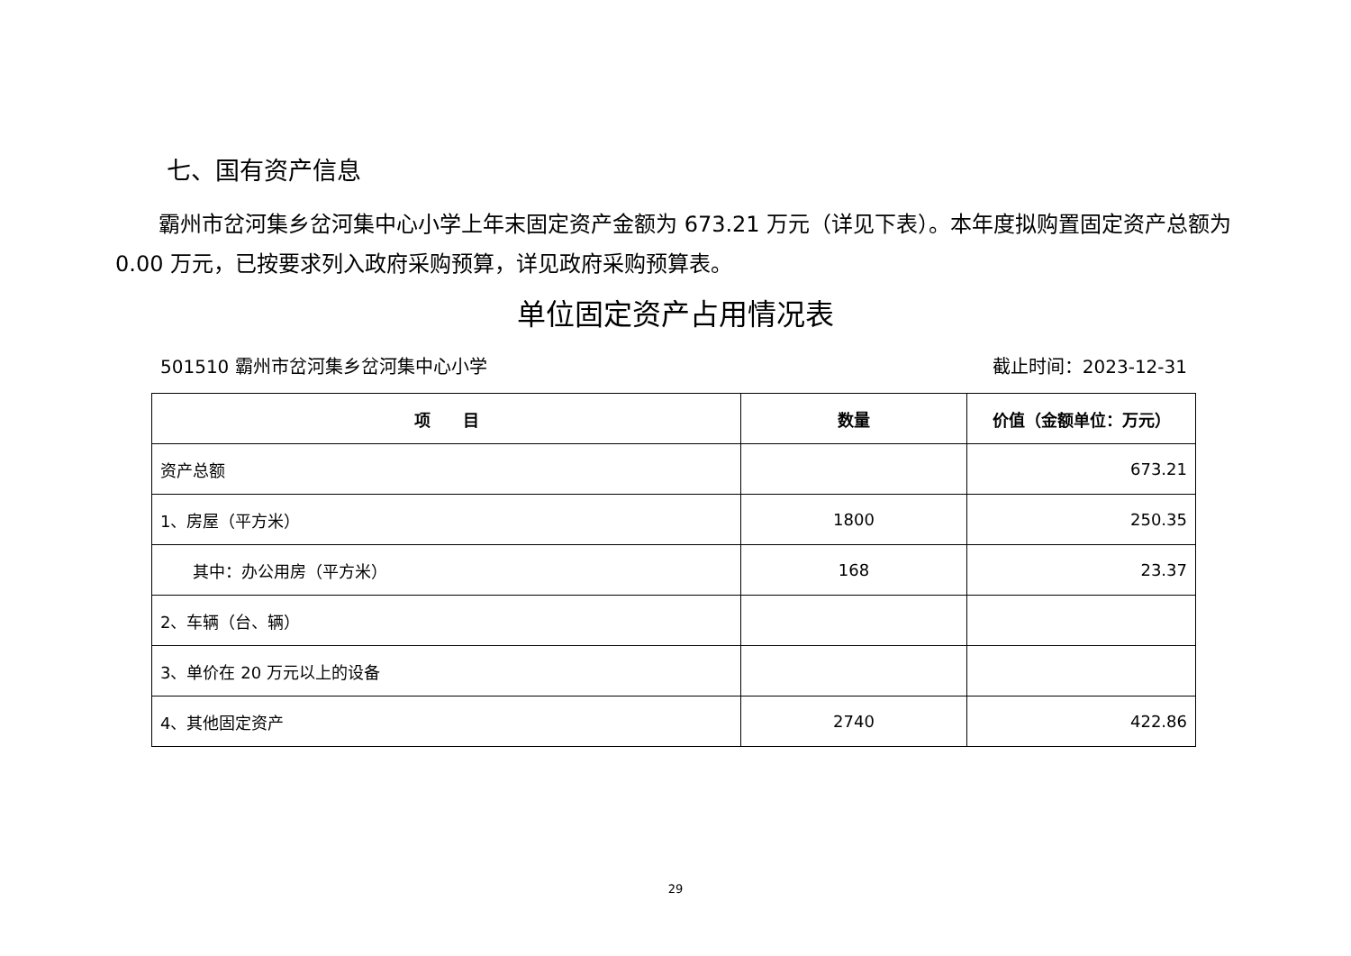七、国有资产信息
霸州市岔河集乡岔河集中心小学上年末固定资产金额为 673.21 万元（详见下表）。本年度拟购置固定资产总额为 0.00 万元，已按要求列入政府采购预算，详见政府采购预算表。
单位固定资产占用情况表
501510 霸州市岔河集乡岔河集中心小学 截止时间：2023-12-31
| 项 目 | 数量 | 价值（金额单位：万元） |
| --- | --- | --- |
| 资产总额 | | 673.21 |
| 1、房屋（平方米） | 1800 | 250.35 |
| 其中：办公用房（平方米） | 168 | 23.37 |
| 2、车辆（台、辆） | | |
| 3、单价在 20 万元以上的设备 | | |
| 4、其他固定资产 | 2740 | 422.86 |
29